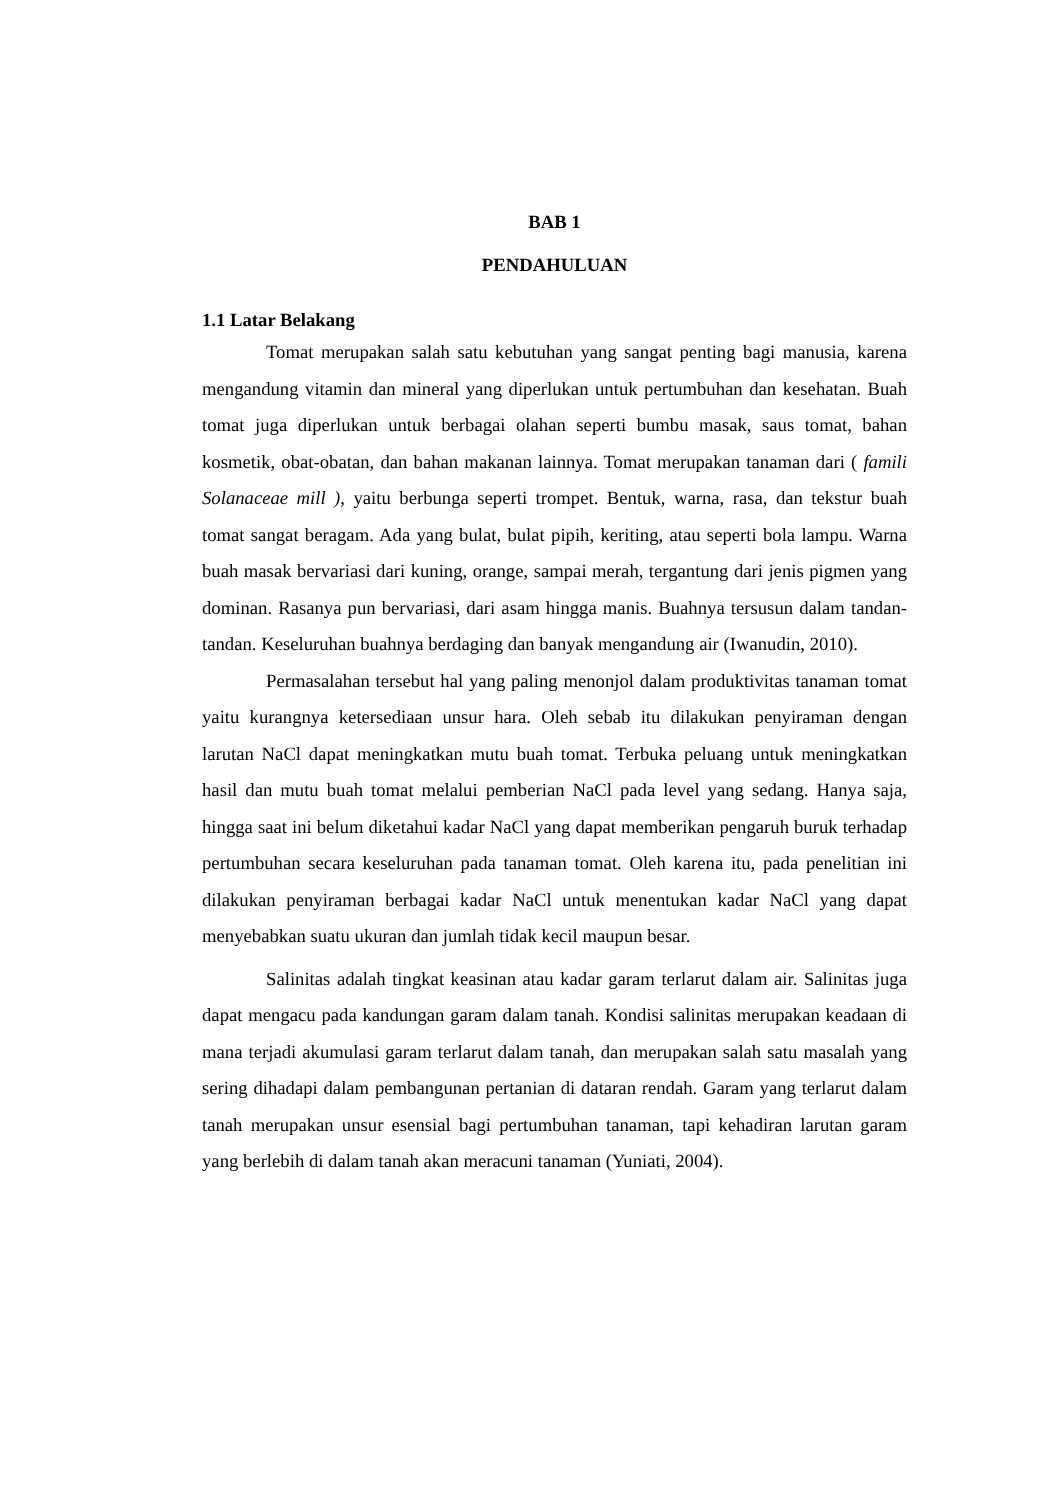BAB 1
PENDAHULUAN
1.1 Latar Belakang
Tomat merupakan salah satu kebutuhan yang sangat penting bagi manusia, karena mengandung vitamin dan mineral yang diperlukan untuk pertumbuhan dan kesehatan. Buah tomat juga diperlukan untuk berbagai olahan seperti bumbu masak, saus tomat, bahan kosmetik, obat-obatan, dan bahan makanan lainnya. Tomat merupakan tanaman dari ( famili Solanaceae mill ), yaitu berbunga seperti trompet. Bentuk, warna, rasa, dan tekstur buah tomat sangat beragam. Ada yang bulat, bulat pipih, keriting, atau seperti bola lampu. Warna buah masak bervariasi dari kuning, orange, sampai merah, tergantung dari jenis pigmen yang dominan. Rasanya pun bervariasi, dari asam hingga manis. Buahnya tersusun dalam tandan-tandan. Keseluruhan buahnya berdaging dan banyak mengandung air (Iwanudin, 2010).
Permasalahan tersebut hal yang paling menonjol dalam produktivitas tanaman tomat yaitu kurangnya ketersediaan unsur hara. Oleh sebab itu dilakukan penyiraman dengan larutan NaCl dapat meningkatkan mutu buah tomat. Terbuka peluang untuk meningkatkan hasil dan mutu buah tomat melalui pemberian NaCl pada level yang sedang. Hanya saja, hingga saat ini belum diketahui kadar NaCl yang dapat memberikan pengaruh buruk terhadap pertumbuhan secara keseluruhan pada tanaman tomat. Oleh karena itu, pada penelitian ini dilakukan penyiraman berbagai kadar NaCl untuk menentukan kadar NaCl yang dapat menyebabkan suatu ukuran dan jumlah tidak kecil maupun besar.
Salinitas adalah tingkat keasinan atau kadar garam terlarut dalam air. Salinitas juga dapat mengacu pada kandungan garam dalam tanah. Kondisi salinitas merupakan keadaan di mana terjadi akumulasi garam terlarut dalam tanah, dan merupakan salah satu masalah yang sering dihadapi dalam pembangunan pertanian di dataran rendah. Garam yang terlarut dalam tanah merupakan unsur esensial bagi pertumbuhan tanaman, tapi kehadiran larutan garam yang berlebih di dalam tanah akan meracuni tanaman (Yuniati, 2004).